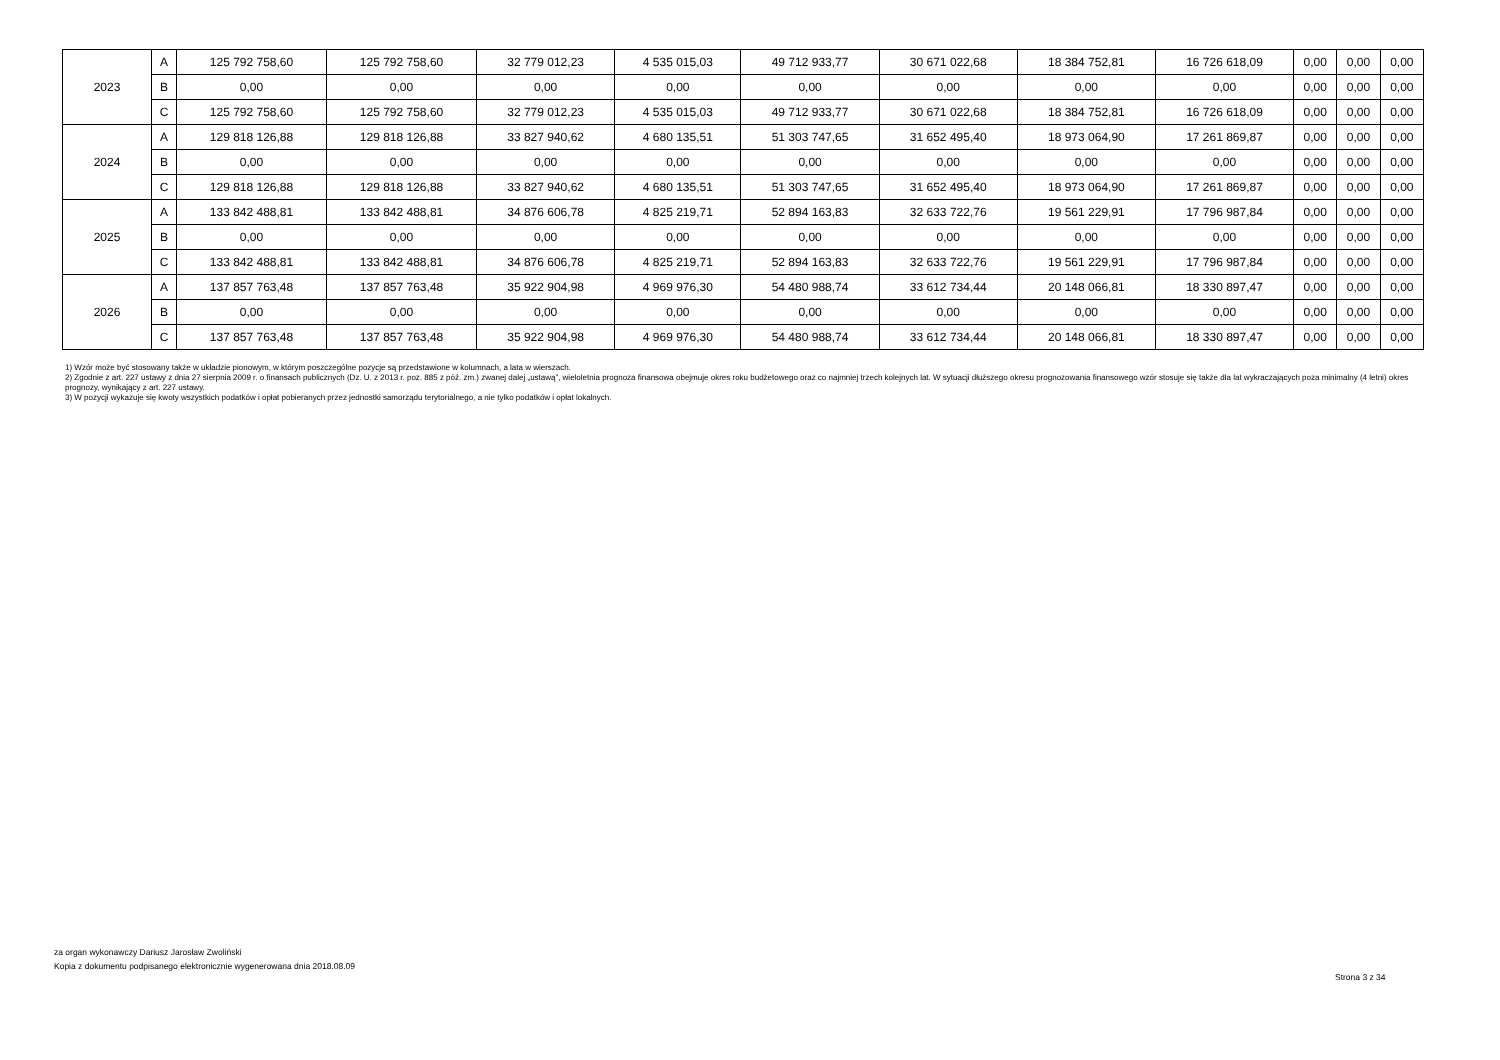| 2023 | A | 125 792 758,60 | 125 792 758,60 | 32 779 012,23 | 4 535 015,03 | 49 712 933,77 | 30 671 022,68 | 18 384 752,81 | 16 726 618,09 | 0,00 | 0,00 | 0,00 |
| | B | 0,00 | 0,00 | 0,00 | 0,00 | 0,00 | 0,00 | 0,00 | 0,00 | 0,00 | 0,00 | 0,00 |
| | C | 125 792 758,60 | 125 792 758,60 | 32 779 012,23 | 4 535 015,03 | 49 712 933,77 | 30 671 022,68 | 18 384 752,81 | 16 726 618,09 | 0,00 | 0,00 | 0,00 |
| 2024 | A | 129 818 126,88 | 129 818 126,88 | 33 827 940,62 | 4 680 135,51 | 51 303 747,65 | 31 652 495,40 | 18 973 064,90 | 17 261 869,87 | 0,00 | 0,00 | 0,00 |
| | B | 0,00 | 0,00 | 0,00 | 0,00 | 0,00 | 0,00 | 0,00 | 0,00 | 0,00 | 0,00 | 0,00 |
| | C | 129 818 126,88 | 129 818 126,88 | 33 827 940,62 | 4 680 135,51 | 51 303 747,65 | 31 652 495,40 | 18 973 064,90 | 17 261 869,87 | 0,00 | 0,00 | 0,00 |
| 2025 | A | 133 842 488,81 | 133 842 488,81 | 34 876 606,78 | 4 825 219,71 | 52 894 163,83 | 32 633 722,76 | 19 561 229,91 | 17 796 987,84 | 0,00 | 0,00 | 0,00 |
| | B | 0,00 | 0,00 | 0,00 | 0,00 | 0,00 | 0,00 | 0,00 | 0,00 | 0,00 | 0,00 | 0,00 |
| | C | 133 842 488,81 | 133 842 488,81 | 34 876 606,78 | 4 825 219,71 | 52 894 163,83 | 32 633 722,76 | 19 561 229,91 | 17 796 987,84 | 0,00 | 0,00 | 0,00 |
| 2026 | A | 137 857 763,48 | 137 857 763,48 | 35 922 904,98 | 4 969 976,30 | 54 480 988,74 | 33 612 734,44 | 20 148 066,81 | 18 330 897,47 | 0,00 | 0,00 | 0,00 |
| | B | 0,00 | 0,00 | 0,00 | 0,00 | 0,00 | 0,00 | 0,00 | 0,00 | 0,00 | 0,00 | 0,00 |
| | C | 137 857 763,48 | 137 857 763,48 | 35 922 904,98 | 4 969 976,30 | 54 480 988,74 | 33 612 734,44 | 20 148 066,81 | 18 330 897,47 | 0,00 | 0,00 | 0,00 |
1) Wzór może być stosowany także w układzie pionowym, w którym poszczególne pozycje są przedstawione w kolumnach, a lata w wierszach.
2) Zgodnie z art. 227 ustawy z dnia 27 sierpnia 2009 r. o finansach publicznych (Dz. U. z 2013 r. poz. 885 z póź. zm.) zwanej dalej „ustawą”, wieloletnia prognoza finansowa obejmuje okres roku budżetowego oraz co najmniej trzech kolejnych lat. W sytuacji dłuższego okresu prognozowania finansowego wzór stosuje się także dla lat wykraczających poza minimalny (4 letni) okres prognozy, wynikający z art. 227 ustawy.
3) W pozycji wykazuje się kwoty wszystkich podatków i opłat pobieranych przez jednostki samorządu terytorialnego, a nie tylko podatków i opłat lokalnych.
za organ wykonawczy Dariusz Jarosław Zwoliński
Kopia z dokumentu podpisanego elektronicznie wygenerowana dnia 2018.08.09
Strona 3 z 34